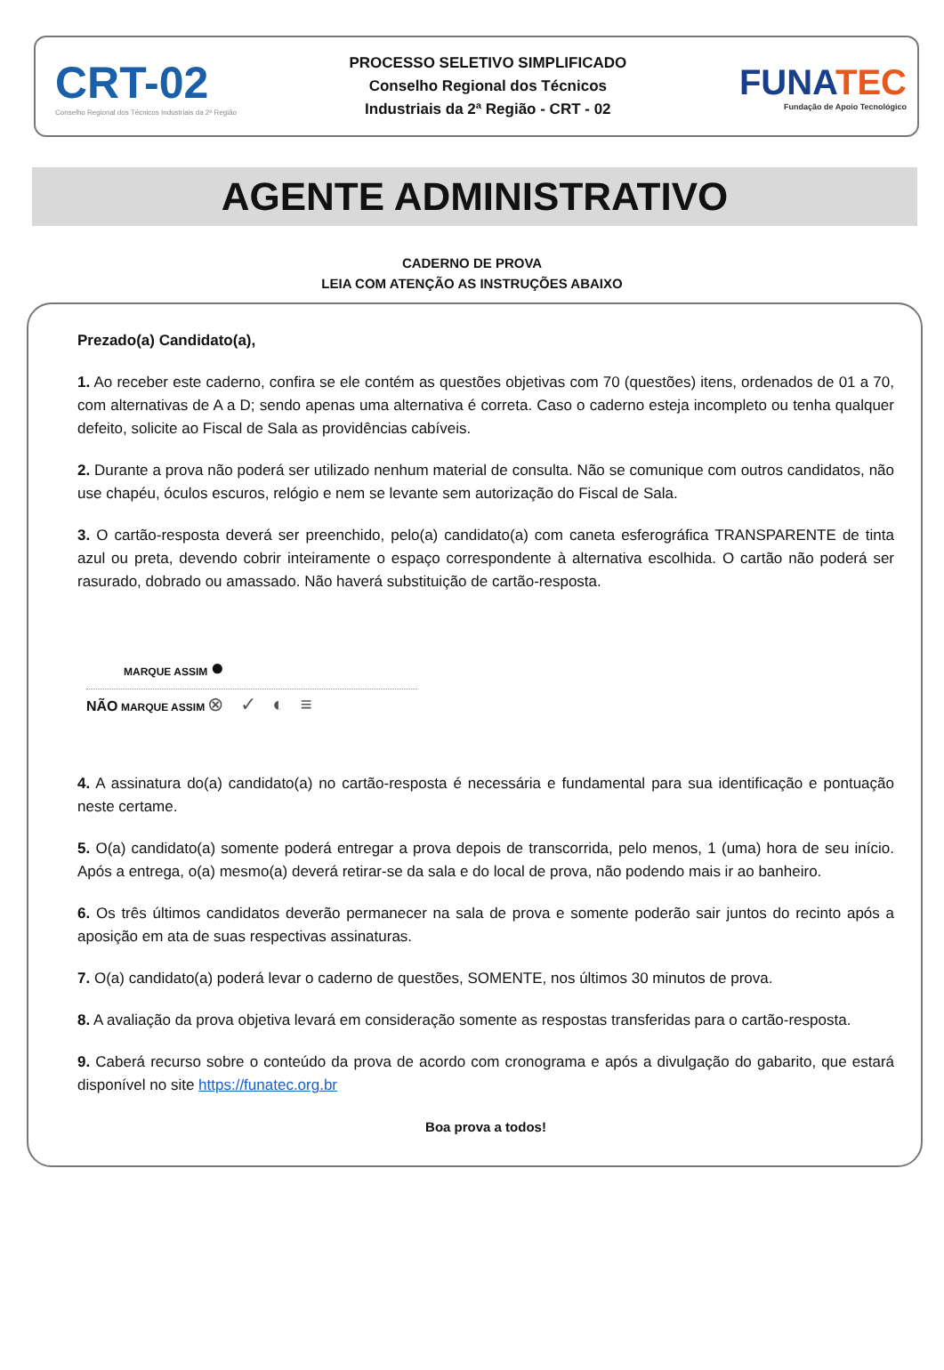CRT-02
Conselho Regional dos Técnicos Industriais da 2ª Região
PROCESSO SELETIVO SIMPLIFICADO
Conselho Regional dos Técnicos
Industriais da 2ª Região - CRT - 02
FUNATEC
Fundação de Apoio Tecnológico
AGENTE ADMINISTRATIVO
CADERNO DE PROVA
LEIA COM ATENÇÃO AS INSTRUÇÕES ABAIXO
Prezado(a) Candidato(a),
1. Ao receber este caderno, confira se ele contém as questões objetivas com 70 (questões) itens, ordenados de 01 a 70, com alternativas de A a D; sendo apenas uma alternativa é correta. Caso o caderno esteja incompleto ou tenha qualquer defeito, solicite ao Fiscal de Sala as providências cabíveis.
2. Durante a prova não poderá ser utilizado nenhum material de consulta. Não se comunique com outros candidatos, não use chapéu, óculos escuros, relógio e nem se levante sem autorização do Fiscal de Sala.
3. O cartão-resposta deverá ser preenchido, pelo(a) candidato(a) com caneta esferográfica TRANSPARENTE de tinta azul ou preta, devendo cobrir inteiramente o espaço correspondente à alternativa escolhida. O cartão não poderá ser rasurado, dobrado ou amassado. Não haverá substituição de cartão-resposta.
MARQUE ASSIM ●
NÃO MARQUE ASSIM ⊗ ✓ ◐ ≡
4. A assinatura do(a) candidato(a) no cartão-resposta é necessária e fundamental para sua identificação e pontuação neste certame.
5. O(a) candidato(a) somente poderá entregar a prova depois de transcorrida, pelo menos, 1 (uma) hora de seu início. Após a entrega, o(a) mesmo(a) deverá retirar-se da sala e do local de prova, não podendo mais ir ao banheiro.
6. Os três últimos candidatos deverão permanecer na sala de prova e somente poderão sair juntos do recinto após a aposição em ata de suas respectivas assinaturas.
7. O(a) candidato(a) poderá levar o caderno de questões, SOMENTE, nos últimos 30 minutos de prova.
8. A avaliação da prova objetiva levará em consideração somente as respostas transferidas para o cartão-resposta.
9. Caberá recurso sobre o conteúdo da prova de acordo com cronograma e após a divulgação do gabarito, que estará disponível no site https://funatec.org.br
Boa prova a todos!